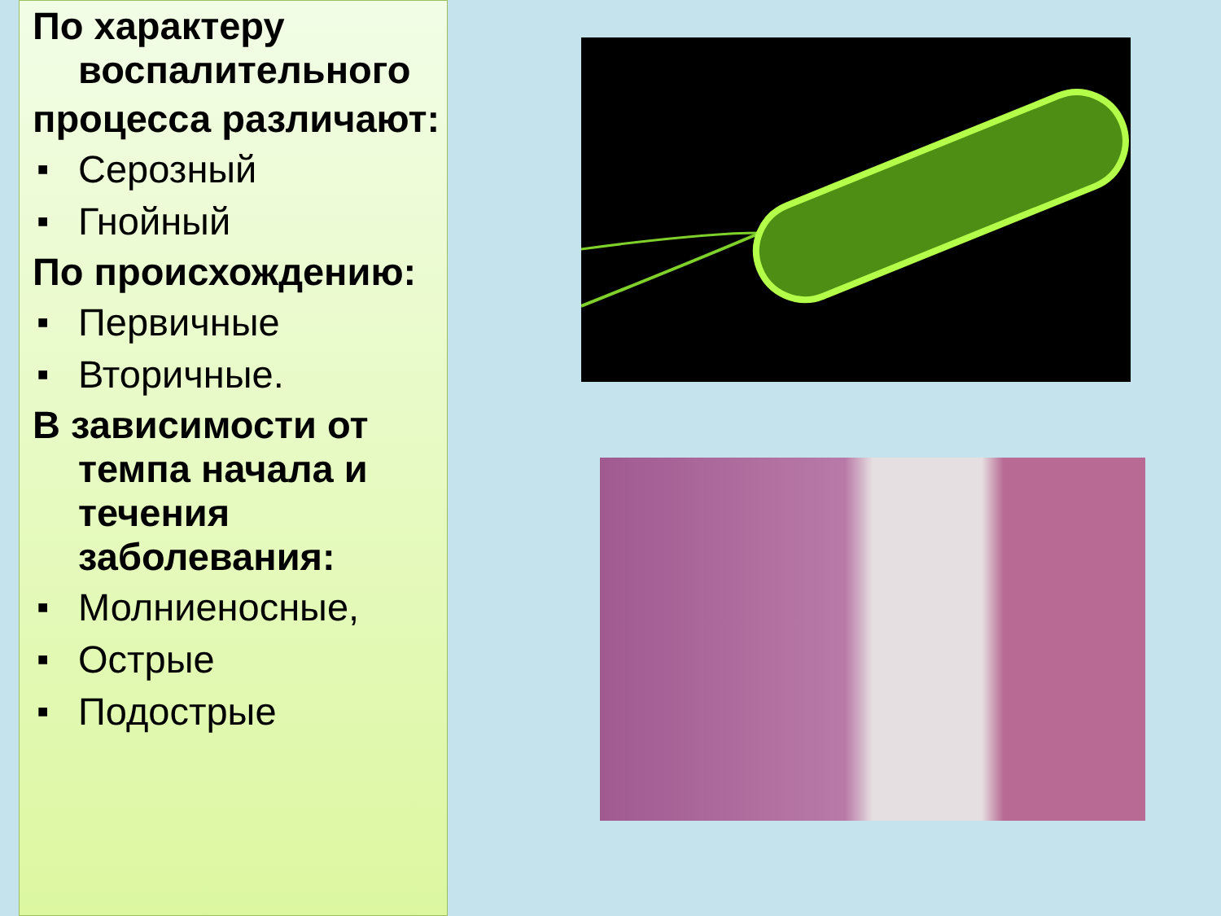По характеру воспалительного
процесса различают:
■ Серозный
■ Гнойный
По происхождению:
■ Первичные
■ Вторичные.
В зависимости от темпа начала и течения заболевания:
■ Молниеносные,
■ Острые
■ Подострые